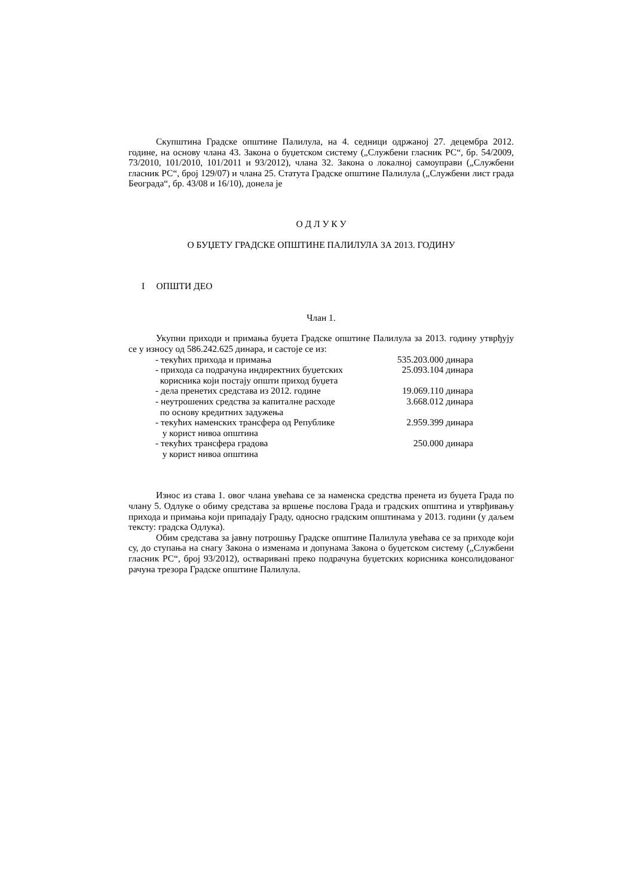Скупштина Градске општине Палилула, на 4. седници одржаној 27. децембра 2012. године, на основу члана 43. Закона о буџетском систему („Службени гласник РС“, бр. 54/2009, 73/2010, 101/2010, 101/2011 и 93/2012), члана 32. Закона о локалној самоуправи („Службени гласник РС“, број 129/07) и члана 25. Статута Градске општине Палилула („Службени лист града Београда“, бр. 43/08 и 16/10), донела је
О Д Л У К У
О БУЏЕТУ ГРАДСКЕ ОПШТИНЕ ПАЛИЛУЛА ЗА 2013. ГОДИНУ
I ОПШТИ ДЕО
Члан 1.
Укупни приходи и примања буџета Градске општине Палилула за 2013. годину утврђују се у износу од 586.242.625 динара, и састоје се из:
| - текућих прихода и примања | 535.203.000 динара |
| - прихода са подрачуна индиректних буџетских корисника који постају општи приход буџета | 25.093.104 динара |
| - дела пренетих средстава из 2012. године | 19.069.110 динара |
| - неутрошених средства за капиталне расходе по основу кредитних задужења | 3.668.012 динара |
| - текућих наменских трансфера од Републике у корист нивоа општина | 2.959.399 динара |
| - текућих трансфера градова у корист нивоа општина | 250.000 динара |
Износ из става 1. овог члана увећава се за наменска средства пренета из буџета Града по члану 5. Одлуке о обиму средстава за вршење послова Града и градских општина и утврђивању прихода и примања који припадају Граду, односно градским општинама у 2013. години (у даљем тексту: градска Одлука).
Обим средстава за јавну потрошњу Градске општине Палилула увећава се за приходе који су, до ступања на снагу Закона о изменама и допунама Закона о буџетском систему („Службени гласник РС“, број 93/2012), оствариванi преко подрачуна буџетских корисника консолидованог рачуна трезора Градске општине Палилула.